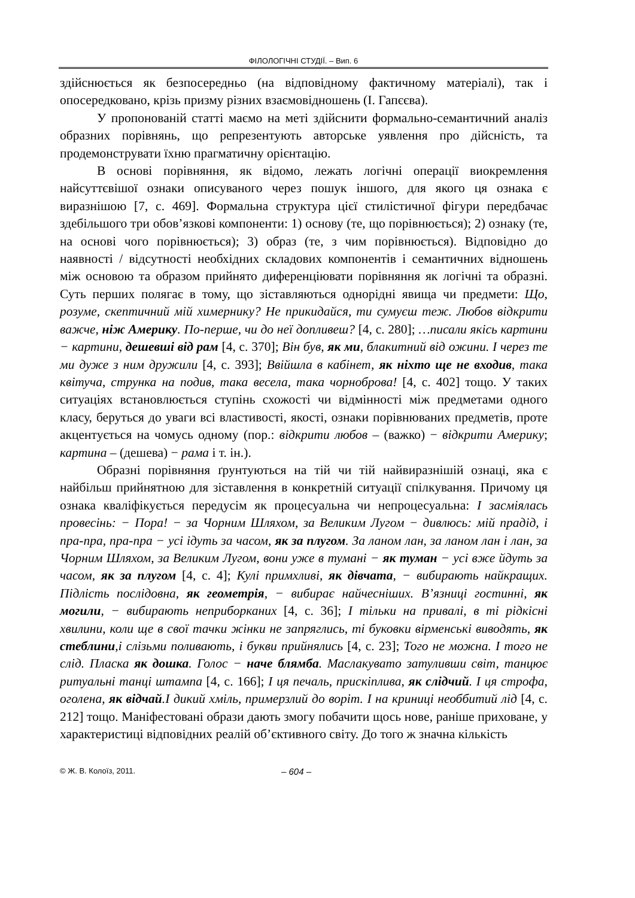ФІЛОЛОГІЧНІ СТУДІЇ. – Вип. 6
здійснюється як безпосередньо (на відповідному фактичному матеріалі), так і опосередковано, крізь призму різних взаємовідношень (І. Гапєєва).
У пропонованій статті маємо на меті здійснити формально-семантичний аналіз образних порівнянь, що репрезентують авторське уявлення про дійсність, та продемонструвати їхню прагматичну орієнтацію.
В основі порівняння, як відомо, лежать логічні операції виокремлення найсуттєвішої ознаки описуваного через пошук іншого, для якого ця ознака є виразнішою [7, с. 469]. Формальна структура цієї стилістичної фігури передбачає здебільшого три обов’язкові компоненти: 1) основу (те, що порівнюється); 2) ознаку (те, на основі чого порівнюється); 3) образ (те, з чим порівнюється). Відповідно до наявності / відсутності необхідних складових компонентів і семантичних відношень між основою та образом прийнято диференціювати порівняння як логічні та образні. Суть перших полягає в тому, що зіставляються однорідні явища чи предмети: Що, розуме, скептичний мій химернику? Не прикидайся, ти сумуєш теж. Любов відкрити важче, ніж Америку. По-перше, чи до неї допливеш? [4, с. 280]; …писали якісь картини − картини, дешевші від рам [4, с. 370]; Він був, як ми, блакитний від ожини. І через те ми дуже з ним дружили [4, с. 393]; Ввійшла в кабінет, як ніхто ще не входив, така квітуча, струнка на подив, така весела, така чорноброва! [4, с. 402] тощо. У таких ситуаціях встановлюється ступінь схожості чи відмінності між предметами одного класу, беруться до уваги всі властивості, якості, ознаки порівнюваних предметів, проте акцентується на чомусь одному (пор.: відкрити любов – (важко) − відкрити Америку; картина – (дешева) − рама і т. ін.).
Образні порівняння ґрунтуються на тій чи тій найвиразнішій ознаці, яка є найбільш прийнятною для зіставлення в конкретній ситуації спілкування. Причому ця ознака кваліфікується передусім як процесуальна чи непроцесуальна: І засміялась провесінь: − Пора! − за Чорним Шляхом, за Великим Лугом − дивлюсь: мій прадід, і пра-пра, пра-пра − усі ідуть за часом, як за плугом. За ланом лан, за ланом лан і лан, за Чорним Шляхом, за Великим Лугом, вони уже в тумані − як туман − усі вже йдуть за часом, як за плугом [4, с. 4]; Кулі примхливі, як дівчата, − вибирають найкращих. Підлість послідовна, як геометрія, − вибирає найчесніших. В’язниці гостинні, як могили, − вибирають неприборканих [4, с. 36]; І тільки на привалі, в ті рідкісні хвилини, коли ще в свої тачки жінки не запряглись, ті буковки вірменські виводять, як стеблини,і слізьми поливають, і букви прийнялись [4, с. 23]; Того не можна. І того не слід. Пласка як дошка. Голос − наче блямба. Маслакувато затуливши світ, танцює ритуальні танці штампа [4, с. 166]; І ця печаль, прискіплива, як слідчий. І ця строфа, оголена, як відчай.І дикий хміль, примерзлий до воріт. І на криниці необбитий лід [4, с. 212] тощо. Маніфестовані образи дають змогу побачити щось нове, раніше приховане, у характеристиці відповідних реалій об’єктивного світу. До того ж значна кількість
© Ж. В. Колоїз, 2011. – 604 –